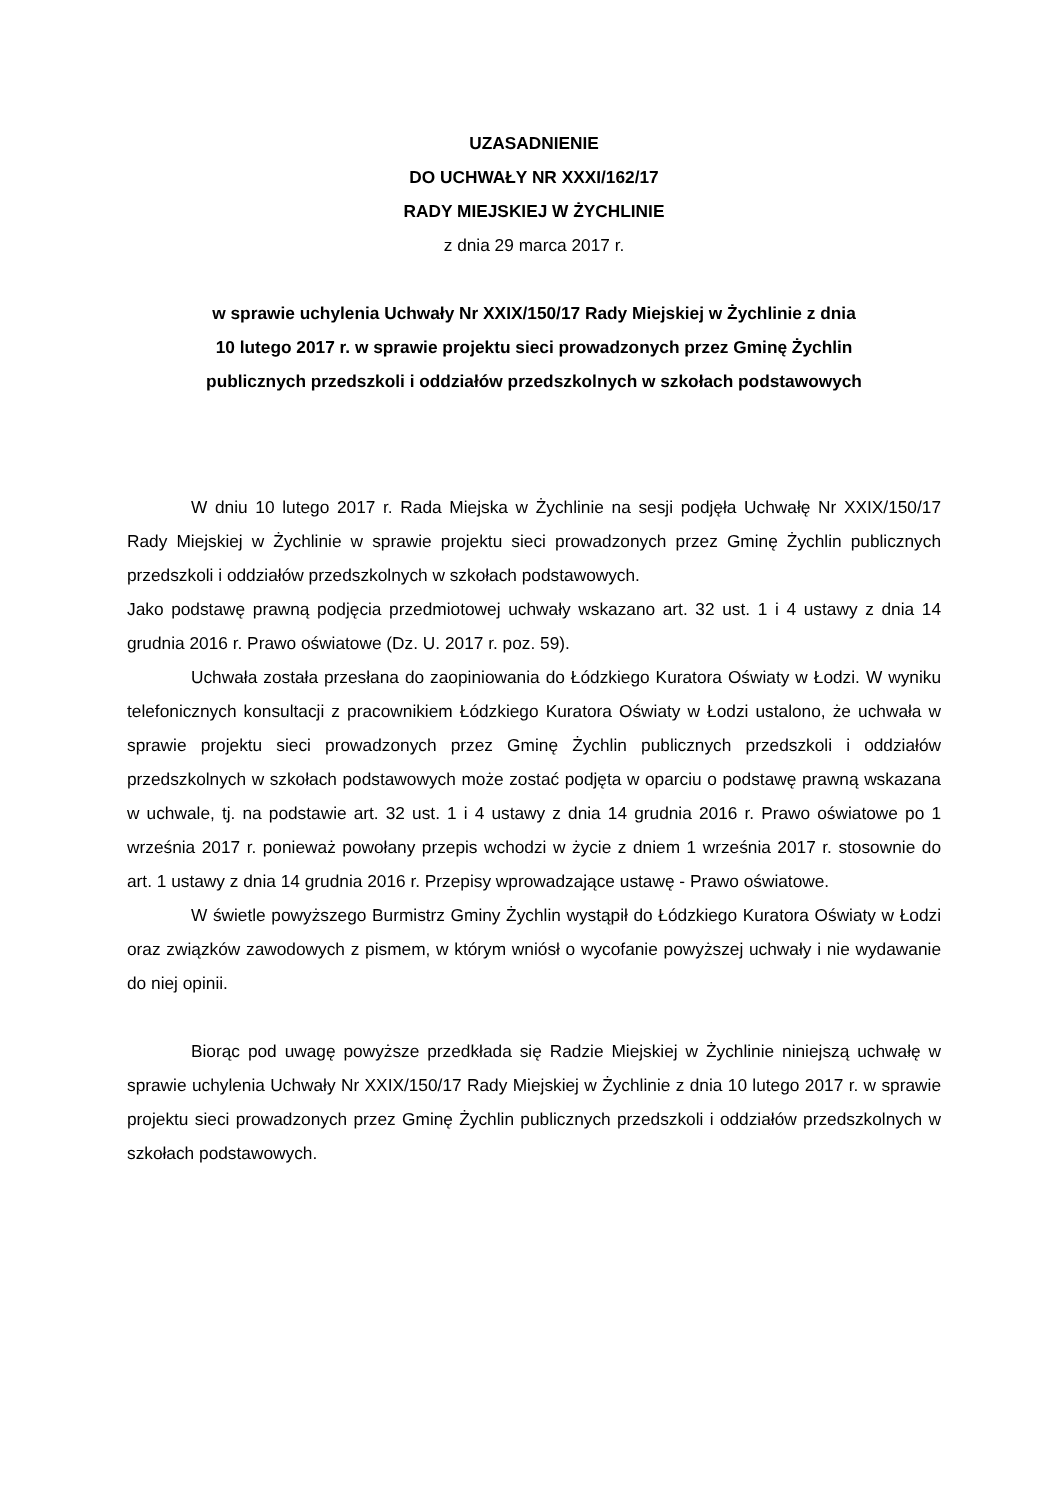UZASADNIENIE
DO UCHWAŁY NR XXXI/162/17
RADY MIEJSKIEJ W ŻYCHLINIE
z dnia 29 marca 2017 r.
w sprawie uchylenia Uchwały Nr XXIX/150/17 Rady Miejskiej w Żychlinie z dnia
10 lutego 2017 r. w sprawie projektu sieci prowadzonych przez Gminę Żychlin
publicznych przedszkoli i oddziałów przedszkolnych w szkołach podstawowych
W dniu 10 lutego 2017 r. Rada Miejska w Żychlinie na sesji podjęła Uchwałę Nr XXIX/150/17 Rady Miejskiej w Żychlinie w sprawie projektu sieci prowadzonych przez Gminę Żychlin publicznych przedszkoli i oddziałów przedszkolnych w szkołach podstawowych.
Jako podstawę prawną podjęcia przedmiotowej uchwały wskazano art. 32 ust. 1 i 4 ustawy z dnia 14 grudnia 2016 r. Prawo oświatowe (Dz. U. 2017 r. poz. 59).
Uchwała została przesłana do zaopiniowania do Łódzkiego Kuratora Oświaty w Łodzi. W wyniku telefonicznych konsultacji z pracownikiem Łódzkiego Kuratora Oświaty w Łodzi ustalono, że uchwała w sprawie projektu sieci prowadzonych przez Gminę Żychlin publicznych przedszkoli i oddziałów przedszkolnych w szkołach podstawowych może zostać podjęta w oparciu o podstawę prawną wskazana w uchwale, tj. na podstawie art. 32 ust. 1 i 4 ustawy z dnia 14 grudnia 2016 r. Prawo oświatowe po 1 września 2017 r. ponieważ powołany przepis wchodzi w życie z dniem 1 września 2017 r. stosownie do art. 1 ustawy z dnia 14 grudnia 2016 r. Przepisy wprowadzające ustawę - Prawo oświatowe.
W świetle powyższego Burmistrz Gminy Żychlin wystąpił do Łódzkiego Kuratora Oświaty w Łodzi oraz związków zawodowych z pismem, w którym wniósł o wycofanie powyższej uchwały i nie wydawanie do niej opinii.
Biorąc pod uwagę powyższe przedkłada się Radzie Miejskiej w Żychlinie niniejszą uchwałę w sprawie uchylenia Uchwały Nr XXIX/150/17 Rady Miejskiej w Żychlinie z dnia 10 lutego 2017 r. w sprawie projektu sieci prowadzonych przez Gminę Żychlin publicznych przedszkoli i oddziałów przedszkolnych w szkołach podstawowych.